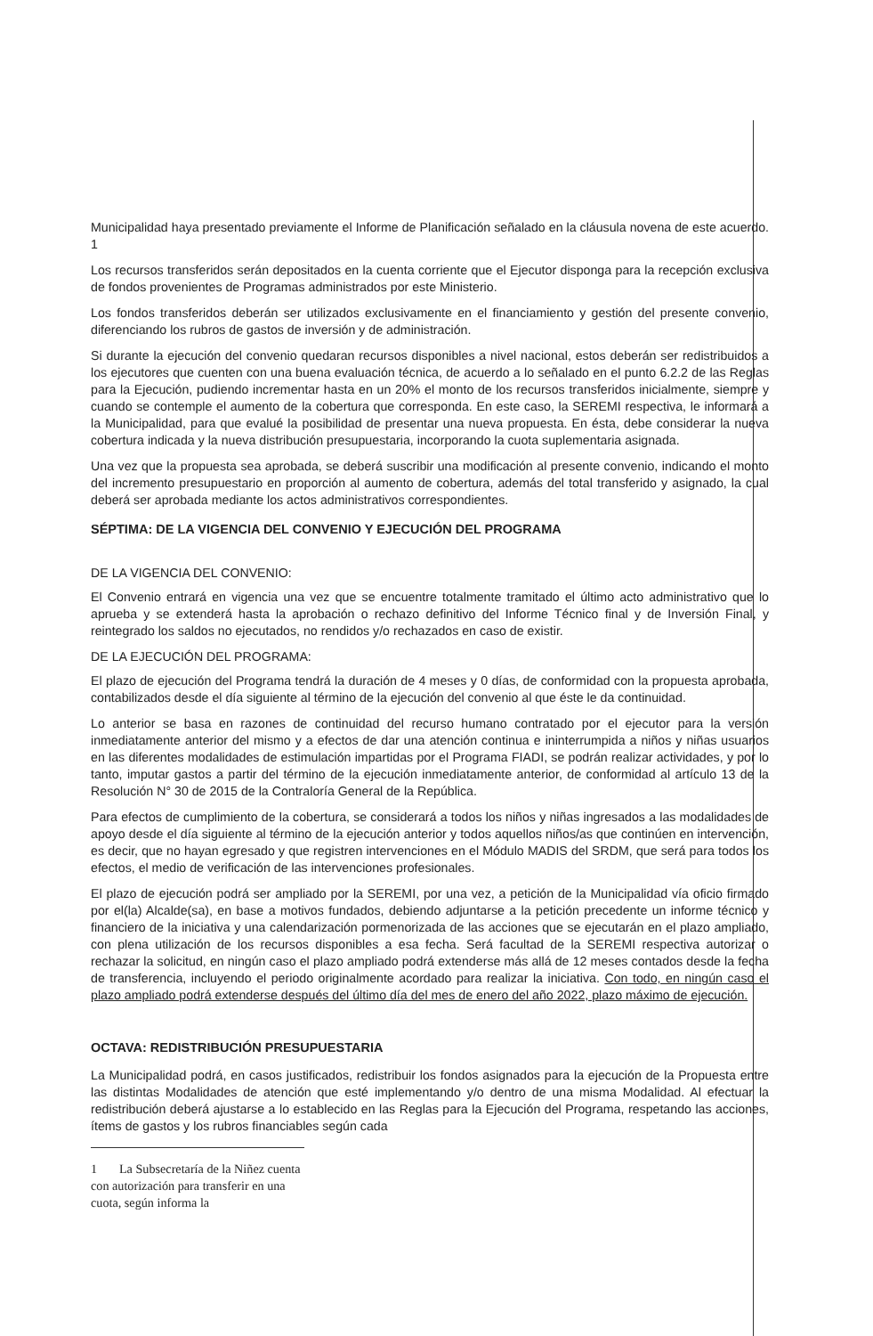Municipalidad haya presentado previamente el Informe de Planificación señalado en la cláusula novena de este acuerdo. 1
Los recursos transferidos serán depositados en la cuenta corriente que el Ejecutor disponga para la recepción exclusiva de fondos provenientes de Programas administrados por este Ministerio.
Los fondos transferidos deberán ser utilizados exclusivamente en el financiamiento y gestión del presente convenio, diferenciando los rubros de gastos de inversión y de administración.
Si durante la ejecución del convenio quedaran recursos disponibles a nivel nacional, estos deberán ser redistribuidos a los ejecutores que cuenten con una buena evaluación técnica, de acuerdo a lo señalado en el punto 6.2.2 de las Reglas para la Ejecución, pudiendo incrementar hasta en un 20% el monto de los recursos transferidos inicialmente, siempre y cuando se contemple el aumento de la cobertura que corresponda. En este caso, la SEREMI respectiva, le informará a la Municipalidad, para que evalué la posibilidad de presentar una nueva propuesta. En ésta, debe considerar la nueva cobertura indicada y la nueva distribución presupuestaria, incorporando la cuota suplementaria asignada.
Una vez que la propuesta sea aprobada, se deberá suscribir una modificación al presente convenio, indicando el monto del incremento presupuestario en proporción al aumento de cobertura, además del total transferido y asignado, la cual deberá ser aprobada mediante los actos administrativos correspondientes.
SÉPTIMA: DE LA VIGENCIA DEL CONVENIO Y EJECUCIÓN DEL PROGRAMA
DE LA VIGENCIA DEL CONVENIO:
El Convenio entrará en vigencia una vez que se encuentre totalmente tramitado el último acto administrativo que lo aprueba y se extenderá hasta la aprobación o rechazo definitivo del Informe Técnico final y de Inversión Final, y reintegrado los saldos no ejecutados, no rendidos y/o rechazados en caso de existir.
DE LA EJECUCIÓN DEL PROGRAMA:
El plazo de ejecución del Programa tendrá la duración de 4 meses y 0 días, de conformidad con la propuesta aprobada, contabilizados desde el día siguiente al término de la ejecución del convenio al que éste le da continuidad.
Lo anterior se basa en razones de continuidad del recurso humano contratado por el ejecutor para la versión inmediatamente anterior del mismo y a efectos de dar una atención continua e ininterrumpida a niños y niñas usuarios en las diferentes modalidades de estimulación impartidas por el Programa FIADI, se podrán realizar actividades, y por lo tanto, imputar gastos a partir del término de la ejecución inmediatamente anterior, de conformidad al artículo 13 de la Resolución N° 30 de 2015 de la Contraloría General de la República.
Para efectos de cumplimiento de la cobertura, se considerará a todos los niños y niñas ingresados a las modalidades de apoyo desde el día siguiente al término de la ejecución anterior y todos aquellos niños/as que continúen en intervención, es decir, que no hayan egresado y que registren intervenciones en el Módulo MADIS del SRDM, que será para todos los efectos, el medio de verificación de las intervenciones profesionales.
El plazo de ejecución podrá ser ampliado por la SEREMI, por una vez, a petición de la Municipalidad vía oficio firmado por el(la) Alcalde(sa), en base a motivos fundados, debiendo adjuntarse a la petición precedente un informe técnico y financiero de la iniciativa y una calendarización pormenorizada de las acciones que se ejecutarán en el plazo ampliado, con plena utilización de los recursos disponibles a esa fecha. Será facultad de la SEREMI respectiva autorizar o rechazar la solicitud, en ningún caso el plazo ampliado podrá extenderse más allá de 12 meses contados desde la fecha de transferencia, incluyendo el periodo originalmente acordado para realizar la iniciativa. Con todo, en ningún caso el plazo ampliado podrá extenderse después del último día del mes de enero del año 2022, plazo máximo de ejecución.
OCTAVA: REDISTRIBUCIÓN PRESUPUESTARIA
La Municipalidad podrá, en casos justificados, redistribuir los fondos asignados para la ejecución de la Propuesta entre las distintas Modalidades de atención que esté implementando y/o dentro de una misma Modalidad. Al efectuar la redistribución deberá ajustarse a lo establecido en las Reglas para la Ejecución del Programa, respetando las acciones, ítems de gastos y los rubros financiables según cada
1 La Subsecretaría de la Niñez cuenta con autorización para transferir en una cuota, según informa la